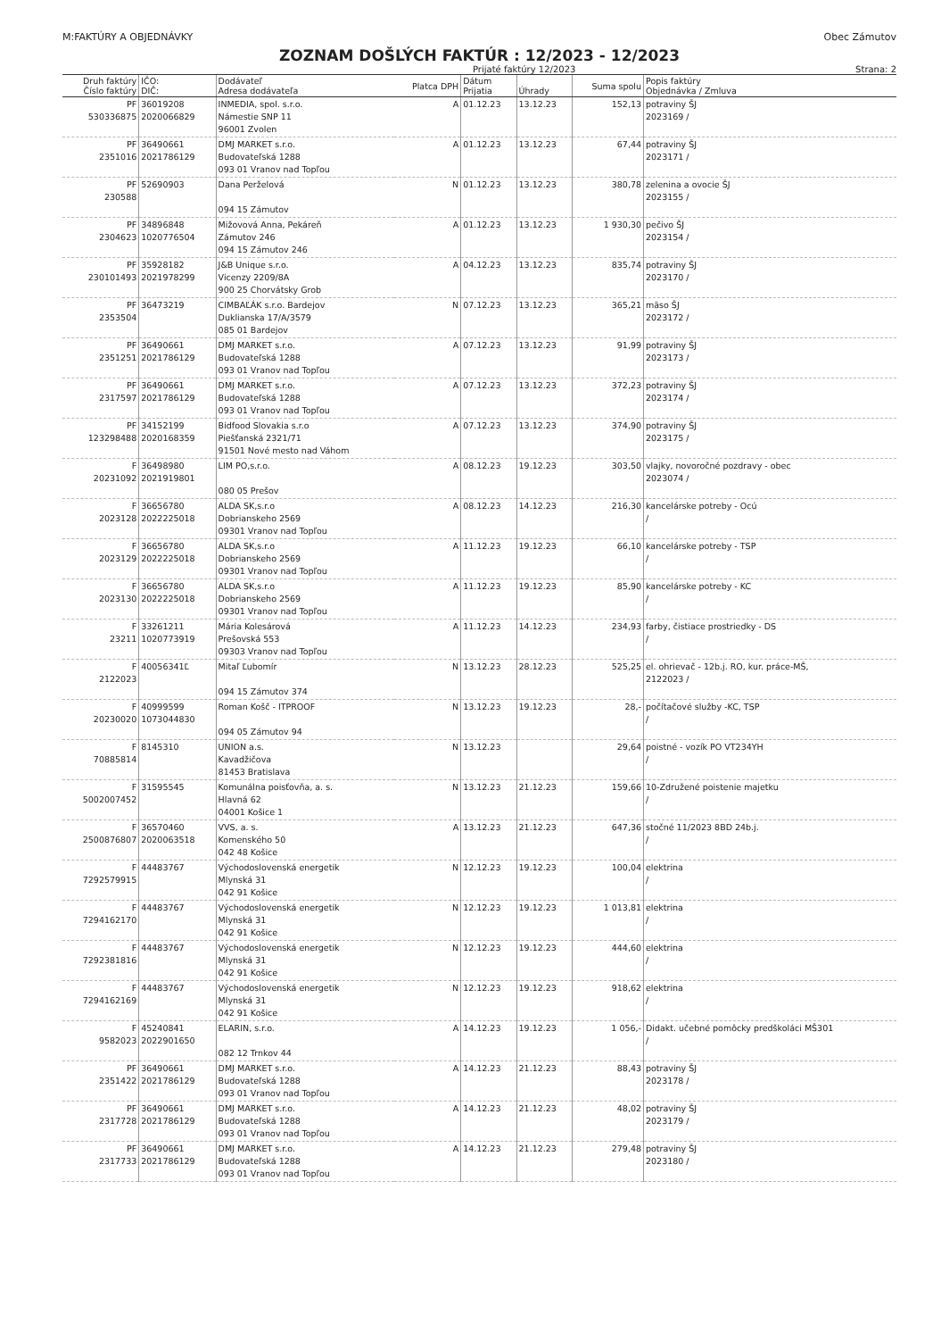M:FAKTÚRY A OBJEDNÁVKY Obec Zámutov
ZOZNAM DOŠLÝCH FAKTÚR : 12/2023 - 12/2023
Prijaté faktúry 12/2023 Strana: 2
| Druh faktúry Číslo faktúry | IČO: DIČ: | Dodávateľ Adresa dodávateľa | Platca DPH | Dátum Prijatia | Úhrady | Suma spolu | Popis faktúry Objednávka / Zmluva |
| --- | --- | --- | --- | --- | --- | --- | --- |
| PF 530336875 | 36019208 2020066829 | INMEDIA, spol. s.r.o. Námestie SNP 11 96001 Zvolen | A | 01.12.23 | 13.12.23 | 152,13 | potraviny ŠJ 2023169 / |
| PF 2351016 | 36490661 2021786129 | DMJ MARKET s.r.o. Budovateľská 1288 093 01 Vranov nad Topľou | A | 01.12.23 | 13.12.23 | 67,44 | potraviny ŠJ 2023171 / |
| PF 230588 | 52690903 | Dana Perželová 094 15 Zámutov | N | 01.12.23 | 13.12.23 | 380,78 | zelenina a ovocie ŠJ 2023155 / |
| PF 2304623 | 34896848 1020776504 | Mižovová Anna, Pekáreň Zámutov 246 094 15 Zámutov 246 | A | 01.12.23 | 13.12.23 | 1 930,30 | pečivo ŠJ 2023154 / |
| PF 230101493 | 35928182 2021978299 | J&B Unique s.r.o. Vicenzy 2209/8A 900 25 Chorvátsky Grob | A | 04.12.23 | 13.12.23 | 835,74 | potraviny ŠJ 2023170 / |
| PF 2353504 | 36473219 | CIMBAĽÁK s.r.o. Bardejov Duklianska 17/A/3579 085 01 Bardejov | N | 07.12.23 | 13.12.23 | 365,21 | mäso ŠJ 2023172 / |
| PF 2351251 | 36490661 2021786129 | DMJ MARKET s.r.o. Budovateľská 1288 093 01 Vranov nad Topľou | A | 07.12.23 | 13.12.23 | 91,99 | potraviny ŠJ 2023173 / |
| PF 2317597 | 36490661 2021786129 | DMJ MARKET s.r.o. Budovateľská 1288 093 01 Vranov nad Topľou | A | 07.12.23 | 13.12.23 | 372,23 | potraviny ŠJ 2023174 / |
| PF 123298488 | 34152199 2020168359 | Bidfood Slovakia s.r.o Piešťanská 2321/71 91501 Nové mesto nad Váhom | A | 07.12.23 | 13.12.23 | 374,90 | potraviny ŠJ 2023175 / |
| F 20231092 | 36498980 2021919801 | LIM PO,s.r.o. 080 05 Prešov | A | 08.12.23 | 19.12.23 | 303,50 | vlajky, novoročné pozdravy - obec 2023074 / |
| F 2023128 | 36656780 2022225018 | ALDA SK,s.r.o Dobrianskeho 2569 09301 Vranov nad Topľou | A | 08.12.23 | 14.12.23 | 216,30 | kancelárske potreby - Ocú / |
| F 2023129 | 36656780 2022225018 | ALDA SK,s.r.o Dobrianskeho 2569 09301 Vranov nad Topľou | A | 11.12.23 | 19.12.23 | 66,10 | kancelárske potreby - TSP / |
| F 2023130 | 36656780 2022225018 | ALDA SK,s.r.o Dobrianskeho 2569 09301 Vranov nad Topľou | A | 11.12.23 | 19.12.23 | 85,90 | kancelárske potreby - KC / |
| F 23211 | 33261211 1020773919 | Mária Kolesárová Prešovská 553 09303 Vranov nad Topľou | A | 11.12.23 | 14.12.23 | 234,93 | farby, čistiace prostriedky - DS / |
| F 2122023 | 40056341Ľ | Mitaľ Ľubomír 094 15 Zámutov 374 | N | 13.12.23 | 28.12.23 | 525,25 | el. ohrievač - 12b.j. RO, kur. práce-MŠ, 2122023 / |
| F 20230020 | 40999599 1073044830 | Roman Košč - ITPROOF 094 05 Zámutov 94 | N | 13.12.23 | 19.12.23 | 28,- | počítačové služby -KC, TSP / |
| F 70885814 | 8145310 | UNION a.s. Kavadžičova 81453 Bratislava | N | 13.12.23 | | 29,64 | poistné - vozík PO VT234YH / |
| F 5002007452 | 31595545 | Komunálna poisťovňa, a. s. Hlavná 62 04001 Košice 1 | N | 13.12.23 | 21.12.23 | 159,66 | 10-Združené poistenie majetku / |
| F 2500876807 | 36570460 2020063518 | VVS, a. s. Komenského 50 042 48 Košice | A | 13.12.23 | 21.12.23 | 647,36 | stočné 11/2023 8BD 24b.j. / |
| F 7292579915 | 44483767 | Východoslovenská energetik Mlynská 31 042 91 Košice | N | 12.12.23 | 19.12.23 | 100,04 | elektrina / |
| F 7294162170 | 44483767 | Východoslovenská energetik Mlynská 31 042 91 Košice | N | 12.12.23 | 19.12.23 | 1 013,81 | elektrina / |
| F 7292381816 | 44483767 | Východoslovenská energetik Mlynská 31 042 91 Košice | N | 12.12.23 | 19.12.23 | 444,60 | elektrina / |
| F 7294162169 | 44483767 | Východoslovenská energetik Mlynská 31 042 91 Košice | N | 12.12.23 | 19.12.23 | 918,62 | elektrina / |
| F 9582023 | 45240841 2022901650 | ELARIN, s.r.o. 082 12 Trnkov 44 | A | 14.12.23 | 19.12.23 | 1 056,- | Didakt. učebné pomôcky predškoláci MŠ301 / |
| PF 2351422 | 36490661 2021786129 | DMJ MARKET s.r.o. Budovateľská 1288 093 01 Vranov nad Topľou | A | 14.12.23 | 21.12.23 | 88,43 | potraviny ŠJ 2023178 / |
| PF 2317728 | 36490661 2021786129 | DMJ MARKET s.r.o. Budovateľská 1288 093 01 Vranov nad Topľou | A | 14.12.23 | 21.12.23 | 48,02 | potraviny ŠJ 2023179 / |
| PF 2317733 | 36490661 2021786129 | DMJ MARKET s.r.o. Budovateľská 1288 093 01 Vranov nad Topľou | A | 14.12.23 | 21.12.23 | 279,48 | potraviny ŠJ 2023180 / |